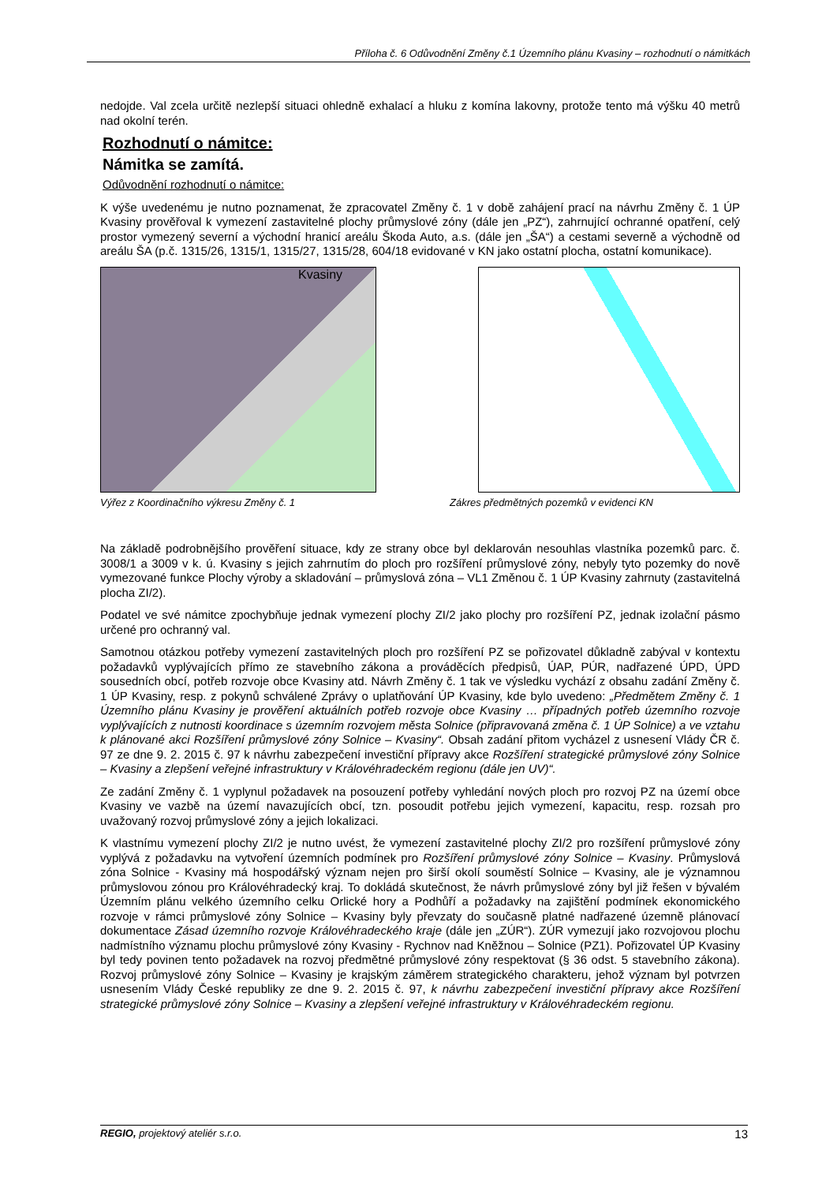Příloha č. 6 Odůvodnění Změny č.1 Územního plánu Kvasiny – rozhodnutí o námitkách
nedojde. Val zcela určitě nezlepší situaci ohledně exhalací a hluku z komína lakovny, protože tento má výšku 40 metrů nad okolní terén.
Rozhodnutí o námitce:
Námitka se zamítá.
Odůvodnění rozhodnutí o námitce:
K výše uvedenému je nutno poznamenat, že zpracovatel Změny č. 1 v době zahájení prací na návrhu Změny č. 1 ÚP Kvasiny prověřoval k vymezení zastavitelné plochy průmyslové zóny (dále jen „PZ“), zahrnující ochranné opatření, celý prostor vymezený severní a východní hranicí areálu Škoda Auto, a.s. (dále jen „ŠA“) a cestami severně a východně od areálu ŠA (p.č. 1315/26, 1315/1, 1315/27, 1315/28, 604/18 evidované v KN jako ostatní plocha, ostatní komunikace).
Kvasiny
Výřez z Koordinačního výkresu Změny č. 1 Zákres předmětných pozemků v evidenci KN
Na základě podrobnějšího prověření situace, kdy ze strany obce byl deklarován nesouhlas vlastníka pozemků parc. č. 3008/1 a 3009 v k. ú. Kvasiny s jejich zahrnutím do ploch pro rozšíření průmyslové zóny, nebyly tyto pozemky do nově vymezované funkce Plochy výroby a skladování – průmyslová zóna – VL1 Změnou č. 1 ÚP Kvasiny zahrnuty (zastavitelná plocha ZI/2).
Podatel ve své námitce zpochybňuje jednak vymezení plochy ZI/2 jako plochy pro rozšíření PZ, jednak izolační pásmo určené pro ochranný val.
Samotnou otázkou potřeby vymezení zastavitelných ploch pro rozšíření PZ se pořizovatel důkladně zabýval v kontextu požadavků vyplývajících přímo ze stavebního zákona a prováděcích předpisů, ÚAP, PÚR, nadřazené ÚPD, ÚPD sousedních obcí, potřeb rozvoje obce Kvasiny atd. Návrh Změny č. 1 tak ve výsledku vychází z obsahu zadání Změny č. 1 ÚP Kvasiny, resp. z pokynů schválené Zprávy o uplatňování ÚP Kvasiny, kde bylo uvedeno: „Předmětem Změny č. 1 Územního plánu Kvasiny je prověření aktuálních potřeb rozvoje obce Kvasiny … případných potřeb územního rozvoje vyplývajících z nutnosti koordinace s územním rozvojem města Solnice (připravovaná změna č. 1 ÚP Solnice) a ve vztahu k plánované akci Rozšíření průmyslové zóny Solnice – Kvasiny“. Obsah zadání přitom vycházel z usnesení Vlády ČR č. 97 ze dne 9. 2. 2015 č. 97 k návrhu zabezpečení investiční přípravy akce Rozšíření strategické průmyslové zóny Solnice – Kvasiny a zlepšení veřejné infrastruktury v Královéhradeckém regionu (dále jen UV)“.
Ze zadání Změny č. 1 vyplynul požadavek na posouzení potřeby vyhledání nových ploch pro rozvoj PZ na území obce Kvasiny ve vazbě na území navazujících obcí, tzn. posoudit potřebu jejich vymezení, kapacitu, resp. rozsah pro uvažovaný rozvoj průmyslové zóny a jejich lokalizaci.
K vlastnímu vymezení plochy ZI/2 je nutno uvést, že vymezení zastavitelné plochy ZI/2 pro rozšíření průmyslové zóny vyplývá z požadavku na vytvoření územních podmínek pro Rozšíření průmyslové zóny Solnice – Kvasiny. Průmyslová zóna Solnice - Kvasiny má hospodářský význam nejen pro širší okolí souměstí Solnice – Kvasiny, ale je významnou průmyslovou zónou pro Královéhradecký kraj. To dokládá skutečnost, že návrh průmyslové zóny byl již řešen v bývalém Územním plánu velkého územního celku Orlické hory a Podhůří a požadavky na zajištění podmínek ekonomického rozvoje v rámci průmyslové zóny Solnice – Kvasiny byly převzaty do současně platné nadřazené územně plánovací dokumentace Zásad územního rozvoje Královéhradeckého kraje (dále jen „ZÚR“). ZÚR vymezují jako rozvojovou plochu nadmístního významu plochu průmyslové zóny Kvasiny - Rychnov nad Kněžnou – Solnice (PZ1). Pořizovatel ÚP Kvasiny byl tedy povinen tento požadavek na rozvoj předmětné průmyslové zóny respektovat (§ 36 odst. 5 stavebního zákona). Rozvoj průmyslové zóny Solnice – Kvasiny je krajským záměrem strategického charakteru, jehož význam byl potvrzen usnesením Vlády České republiky ze dne 9. 2. 2015 č. 97, k návrhu zabezpečení investiční přípravy akce Rozšíření strategické průmyslové zóny Solnice – Kvasiny a zlepšení veřejné infrastruktury v Královéhradeckém regionu.
REGIO, projektový ateliér s.r.o. 13